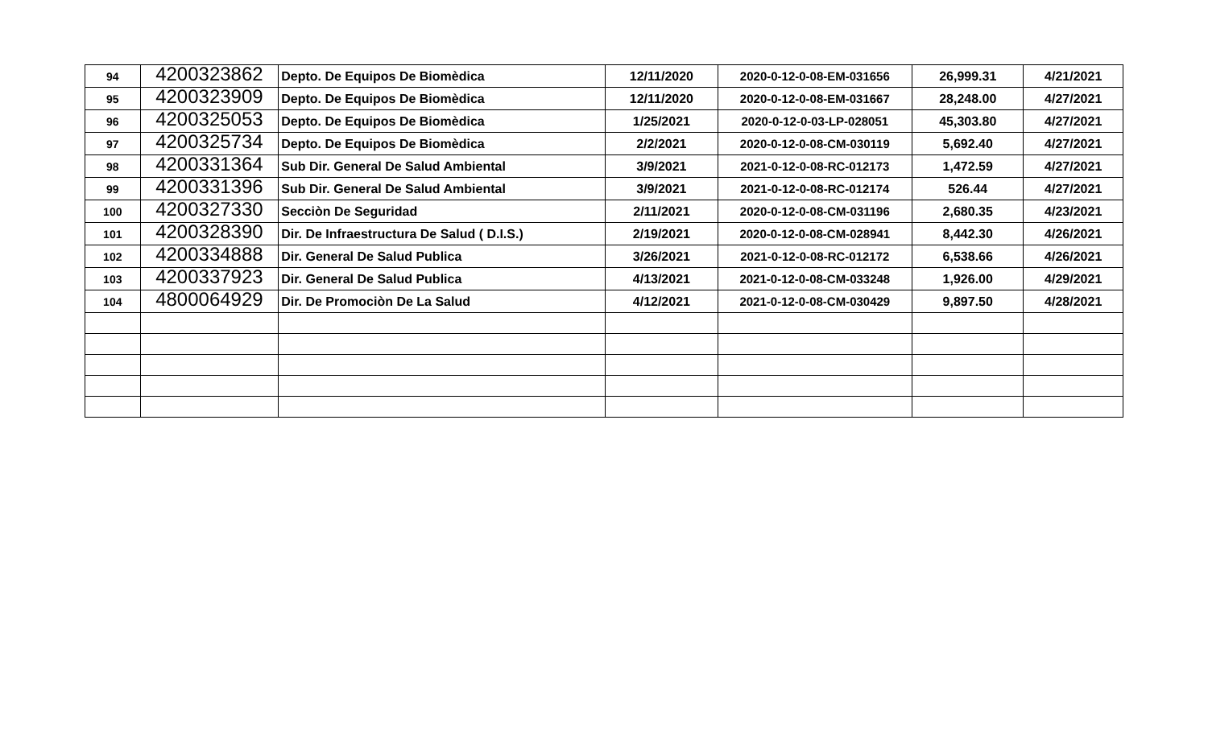| 94 | 4200323862 | Depto. De Equipos De Biomèdica | 12/11/2020 | 2020-0-12-0-08-EM-031656 | 26,999.31 | 4/21/2021 |
| 95 | 4200323909 | Depto. De Equipos De Biomèdica | 12/11/2020 | 2020-0-12-0-08-EM-031667 | 28,248.00 | 4/27/2021 |
| 96 | 4200325053 | Depto. De Equipos De Biomèdica | 1/25/2021 | 2020-0-12-0-03-LP-028051 | 45,303.80 | 4/27/2021 |
| 97 | 4200325734 | Depto. De Equipos De Biomèdica | 2/2/2021 | 2020-0-12-0-08-CM-030119 | 5,692.40 | 4/27/2021 |
| 98 | 4200331364 | Sub Dir. General De Salud Ambiental | 3/9/2021 | 2021-0-12-0-08-RC-012173 | 1,472.59 | 4/27/2021 |
| 99 | 4200331396 | Sub Dir. General De Salud Ambiental | 3/9/2021 | 2021-0-12-0-08-RC-012174 | 526.44 | 4/27/2021 |
| 100 | 4200327330 | Secciòn De Seguridad | 2/11/2021 | 2020-0-12-0-08-CM-031196 | 2,680.35 | 4/23/2021 |
| 101 | 4200328390 | Dir. De Infraestructura De Salud ( D.I.S.) | 2/19/2021 | 2020-0-12-0-08-CM-028941 | 8,442.30 | 4/26/2021 |
| 102 | 4200334888 | Dir. General De Salud Publica | 3/26/2021 | 2021-0-12-0-08-RC-012172 | 6,538.66 | 4/26/2021 |
| 103 | 4200337923 | Dir. General De Salud Publica | 4/13/2021 | 2021-0-12-0-08-CM-033248 | 1,926.00 | 4/29/2021 |
| 104 | 4800064929 | Dir. De Promociòn De La Salud | 4/12/2021 | 2021-0-12-0-08-CM-030429 | 9,897.50 | 4/28/2021 |